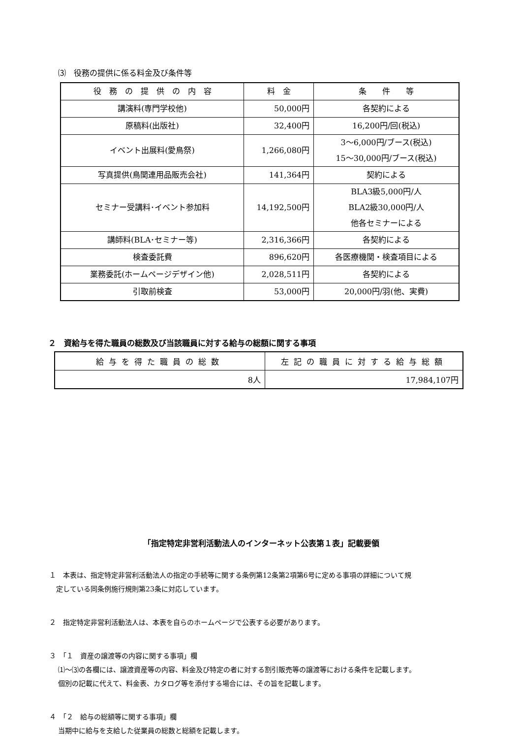⑶　役務の提供に係る料金及び条件等
| 役 務 の 提 供 の 内 容 | 料 金 | 条 件 等 |
| --- | --- | --- |
| 講演料(専門学校他) | 50,000円 | 各契約による |
| 原稿料(出版社) | 32,400円 | 16,200円/回(税込) |
| イベント出展料(愛鳥祭) | 1,266,080円 | 3～6,000円/ブース(税込) 15～30,000円/ブース(税込) |
| 写真提供(鳥関連用品販売会社) | 141,364円 | 契約による |
| セミナー受講料･イベント参加料 | 14,192,500円 | BLA3級5,000円/人 BLA2級30,000円/人 他各セミナーによる |
| 講師料(BLA･セミナー等) | 2,316,366円 | 各契約による |
| 検査委託費 | 896,620円 | 各医療機関・検査項目による |
| 業務委託(ホームページデザイン他) | 2,028,511円 | 各契約による |
| 引取前検査 | 53,000円 | 20,000円/羽(他、実費) |
２　資給与を得た職員の総数及び当該職員に対する給与の総額に関する事項
| 給与を得た職員の総数 | 左記の職員に対する給与総額 |
| --- | --- |
| 8人 | 17,984,107円 |
「指定特定非営利活動法人のインターネット公表第１表」記載要領
１　本表は、指定特定非営利活動法人の指定の手続等に関する条例第12条第2項第6号に定める事項の詳細について規
　定している同条例施行規則第23条に対応しています。
２　指定特定非営利活動法人は、本表を自らのホームページで公表する必要があります。
３　「１　資産の譲渡等の内容に関する事項」欄
⑴～⑶の各欄には、譲渡資産等の内容、料金及び特定の者に対する割引販売等の譲渡等における条件を記載します。
個別の記載に代えて、料金表、カタログ等を添付する場合には、その旨を記載します。
４　「２　給与の総額等に関する事項」欄
当期中に給与を支給した従業員の総数と総額を記載します。